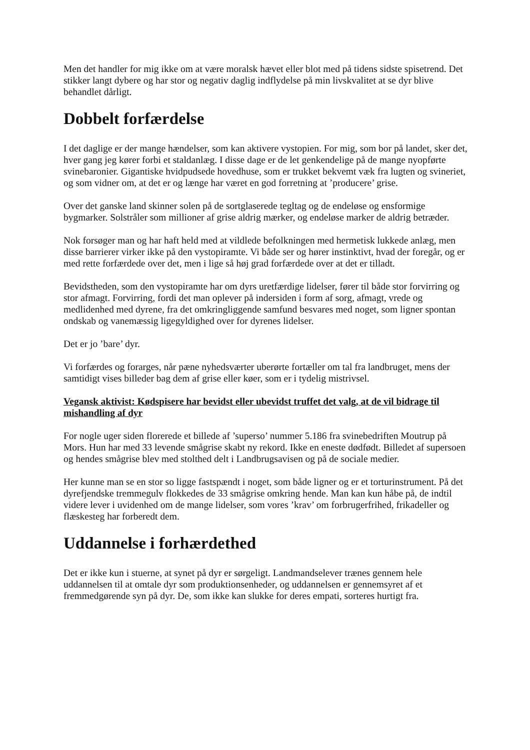Men det handler for mig ikke om at være moralsk hævet eller blot med på tidens sidste spisetrend. Det stikker langt dybere og har stor og negativ daglig indflydelse på min livskvalitet at se dyr blive behandlet dårligt.
Dobbelt forfærdelse
I det daglige er der mange hændelser, som kan aktivere vystopien. For mig, som bor på landet, sker det, hver gang jeg kører forbi et staldanlæg. I disse dage er de let genkendelige på de mange nyopførte svinebaronier. Gigantiske hvidpudsede hovedhuse, som er trukket bekvemt væk fra lugten og svineriet, og som vidner om, at det er og længe har været en god forretning at ’producere’ grise.
Over det ganske land skinner solen på de sortglaserede tegltag og de endeløse og ensformige bygmarker. Solstråler som millioner af grise aldrig mærker, og endeløse marker de aldrig betræder.
Nok forsøger man og har haft held med at vildlede befolkningen med hermetisk lukkede anlæg, men disse barrierer virker ikke på den vystopiramte. Vi både ser og hører instinktivt, hvad der foregår, og er med rette forfærdede over det, men i lige så høj grad forfærdede over at det er tilladt.
Bevidstheden, som den vystopiramte har om dyrs uretfærdige lidelser, fører til både stor forvirring og stor afmagt. Forvirring, fordi det man oplever på indersiden i form af sorg, afmagt, vrede og medlidenhed med dyrene, fra det omkringliggende samfund besvares med noget, som ligner spontan ondskab og vanemæssig ligegyldighed over for dyrenes lidelser.
Det er jo ’bare’ dyr.
Vi forfærdes og forarges, når pæne nyhedsværter uberørte fortæller om tal fra landbruget, mens der samtidigt vises billeder bag dem af grise eller køer, som er i tydelig mistrivsel.
Vegansk aktivist: Kødspisere har bevidst eller ubevidst truffet det valg, at de vil bidrage til mishandling af dyr
For nogle uger siden florerede et billede af ’superso’ nummer 5.186 fra svinebedriften Moutrup på Mors. Hun har med 33 levende smågrise skabt ny rekord. Ikke en eneste dødfødt. Billedet af supersoen og hendes smågrise blev med stolthed delt i Landbrugsavisen og på de sociale medier.
Her kunne man se en stor so ligge fastspændt i noget, som både ligner og er et torturinstrument. På det dyrefjendske tremmegulv flokkedes de 33 smågrise omkring hende. Man kan kun håbe på, de indtil videre lever i uvidenhed om de mange lidelser, som vores ’krav’ om forbrugerfrihed, frikadeller og flæskesteg har forberedt dem.
Uddannelse i forhærdethed
Det er ikke kun i stuerne, at synet på dyr er sørgeligt. Landmandselever trænes gennem hele uddannelsen til at omtale dyr som produktionsenheder, og uddannelsen er gennemsyret af et fremmedgørende syn på dyr. De, som ikke kan slukke for deres empati, sorteres hurtigt fra.